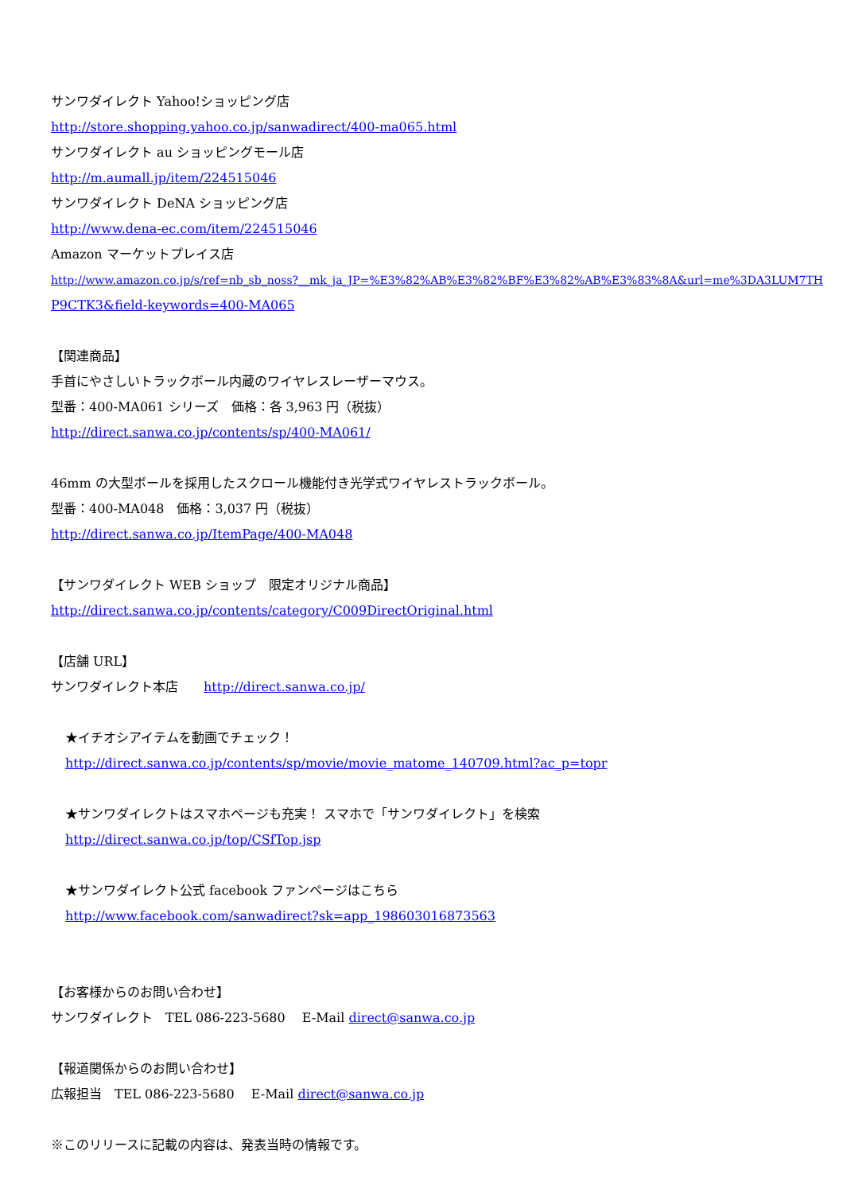サンワダイレクト Yahoo!ショッピング店
http://store.shopping.yahoo.co.jp/sanwadirect/400-ma065.html
サンワダイレクト au ショッピングモール店
http://m.aumall.jp/item/224515046
サンワダイレクト DeNA ショッピング店
http://www.dena-ec.com/item/224515046
Amazon マーケットプレイス店
http://www.amazon.co.jp/s/ref=nb_sb_noss?__mk_ja_JP=%E3%82%AB%E3%82%BF%E3%82%AB%E3%83%8A&url=me%3DA3LUM7TH
P9CTK3&field-keywords=400-MA065
【関連商品】
手首にやさしいトラックボール内蔵のワイヤレスレーザーマウス。
型番：400-MA061 シリーズ　価格：各 3,963 円（税抜）
http://direct.sanwa.co.jp/contents/sp/400-MA061/
46mm の大型ボールを採用したスクロール機能付き光学式ワイヤレストラックボール。
型番：400-MA048　価格：3,037 円（税抜）
http://direct.sanwa.co.jp/ItemPage/400-MA048
【サンワダイレクト WEB ショップ　限定オリジナル商品】
http://direct.sanwa.co.jp/contents/category/C009DirectOriginal.html
【店舗 URL】
サンワダイレクト本店　　http://direct.sanwa.co.jp/
★イチオシアイテムを動画でチェック！
http://direct.sanwa.co.jp/contents/sp/movie/movie_matome_140709.html?ac_p=topr
★サンワダイレクトはスマホページも充実！ スマホで「サンワダイレクト」を検索
http://direct.sanwa.co.jp/top/CSfTop.jsp
★サンワダイレクト公式 facebook ファンページはこちら
http://www.facebook.com/sanwadirect?sk=app_198603016873563
【お客様からのお問い合わせ】
サンワダイレクト　TEL 086-223-5680　 E-Mail direct@sanwa.co.jp
【報道関係からのお問い合わせ】
広報担当　TEL 086-223-5680　 E-Mail direct@sanwa.co.jp
※このリリースに記載の内容は、発表当時の情報です。